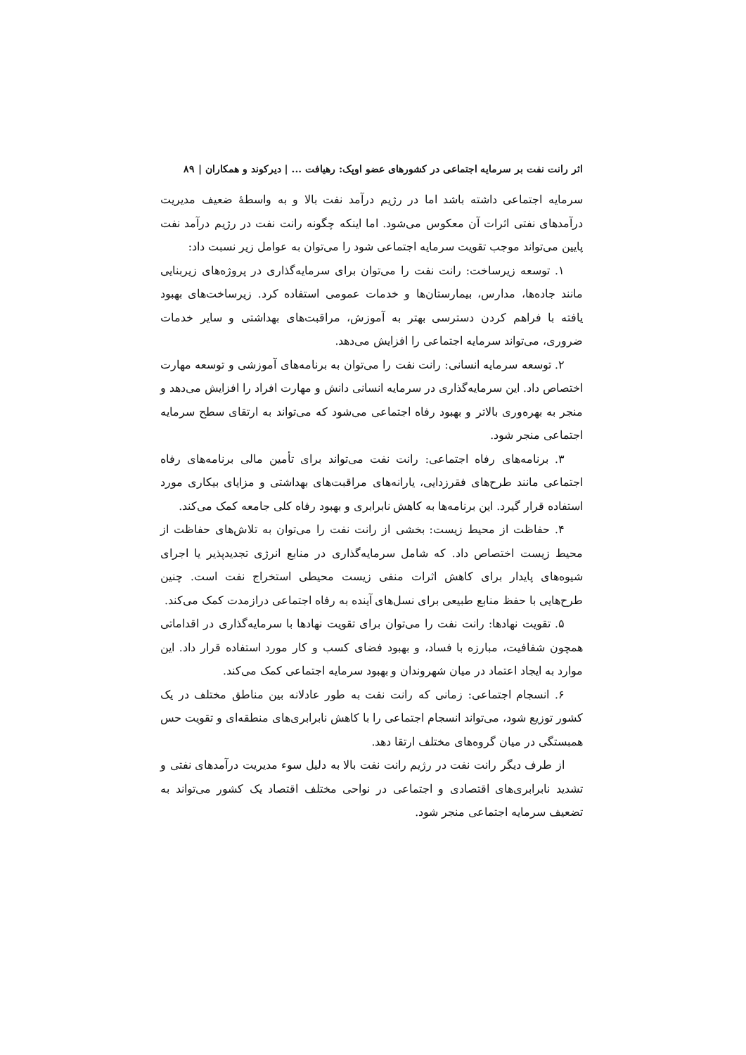اثر رانت نفت بر سرمایه اجتماعی در کشورهای عضو اوپک: رهیافت ... | دیرکوند و همکاران | ۸۹
سرمایه اجتماعی داشته باشد اما در رژیم درآمد نفت بالا و به واسطهٔ ضعیف مدیریت درآمدهای نفتی اثرات آن معکوس می‌شود. اما اینکه چگونه رانت نفت در رژیم درآمد نفت پایین می‌تواند موجب تقویت سرمایه اجتماعی شود را می‌توان به عوامل زیر نسبت داد:
۱. توسعه زیرساخت: رانت نفت را می‌توان برای سرمایه‌گذاری در پروژه‌های زیربنایی مانند جاده‌ها، مدارس، بیمارستان‌ها و خدمات عمومی استفاده کرد. زیرساخت‌های بهبود یافته با فراهم کردن دسترسی بهتر به آموزش، مراقبت‌های بهداشتی و سایر خدمات ضروری، می‌تواند سرمایه اجتماعی را افزایش می‌دهد.
۲. توسعه سرمایه انسانی: رانت نفت را می‌توان به برنامه‌های آموزشی و توسعه مهارت اختصاص داد. این سرمایه‌گذاری در سرمایه انسانی دانش و مهارت افراد را افزایش می‌دهد و منجر به بهره‌وری بالاتر و بهبود رفاه اجتماعی می‌شود که می‌تواند به ارتقای سطح سرمایه اجتماعی منجر شود.
۳. برنامه‌های رفاه اجتماعی: رانت نفت می‌تواند برای تأمین مالی برنامه‌های رفاه اجتماعی مانند طرح‌های فقرزدایی، یارانه‌های مراقبت‌های بهداشتی و مزایای بیکاری مورد استفاده قرار گیرد. این برنامه‌ها به کاهش نابرابری و بهبود رفاه کلی جامعه کمک می‌کند.
۴. حفاظت از محیط زیست: بخشی از رانت نفت را می‌توان به تلاش‌های حفاظت از محیط زیست اختصاص داد. که شامل سرمایه‌گذاری در منابع انرژی تجدیدپذیر یا اجرای شیوه‌های پایدار برای کاهش اثرات منفی زیست محیطی استخراج نفت است. چنین طرح‌هایی با حفظ منابع طبیعی برای نسل‌های آینده به رفاه اجتماعی درازمدت کمک می‌کند.
۵. تقویت نهادها: رانت نفت را می‌توان برای تقویت نهادها با سرمایه‌گذاری در اقداماتی همچون شفافیت، مبارزه با فساد، و بهبود فضای کسب و کار مورد استفاده قرار داد. این موارد به ایجاد اعتماد در میان شهروندان و بهبود سرمایه اجتماعی کمک می‌کند.
۶. انسجام اجتماعی: زمانی که رانت نفت به طور عادلانه بین مناطق مختلف در یک کشور توزیع شود، می‌تواند انسجام اجتماعی را با کاهش نابرابری‌های منطقه‌ای و تقویت حس همبستگی در میان گروه‌های مختلف ارتقا دهد.
از طرف دیگر رانت نفت در رژیم رانت نفت بالا به دلیل سوء مدیریت درآمدهای نفتی و تشدید نابرابری‌های اقتصادی و اجتماعی در نواحی مختلف اقتصاد یک کشور می‌تواند به تضعیف سرمایه اجتماعی منجر شود.